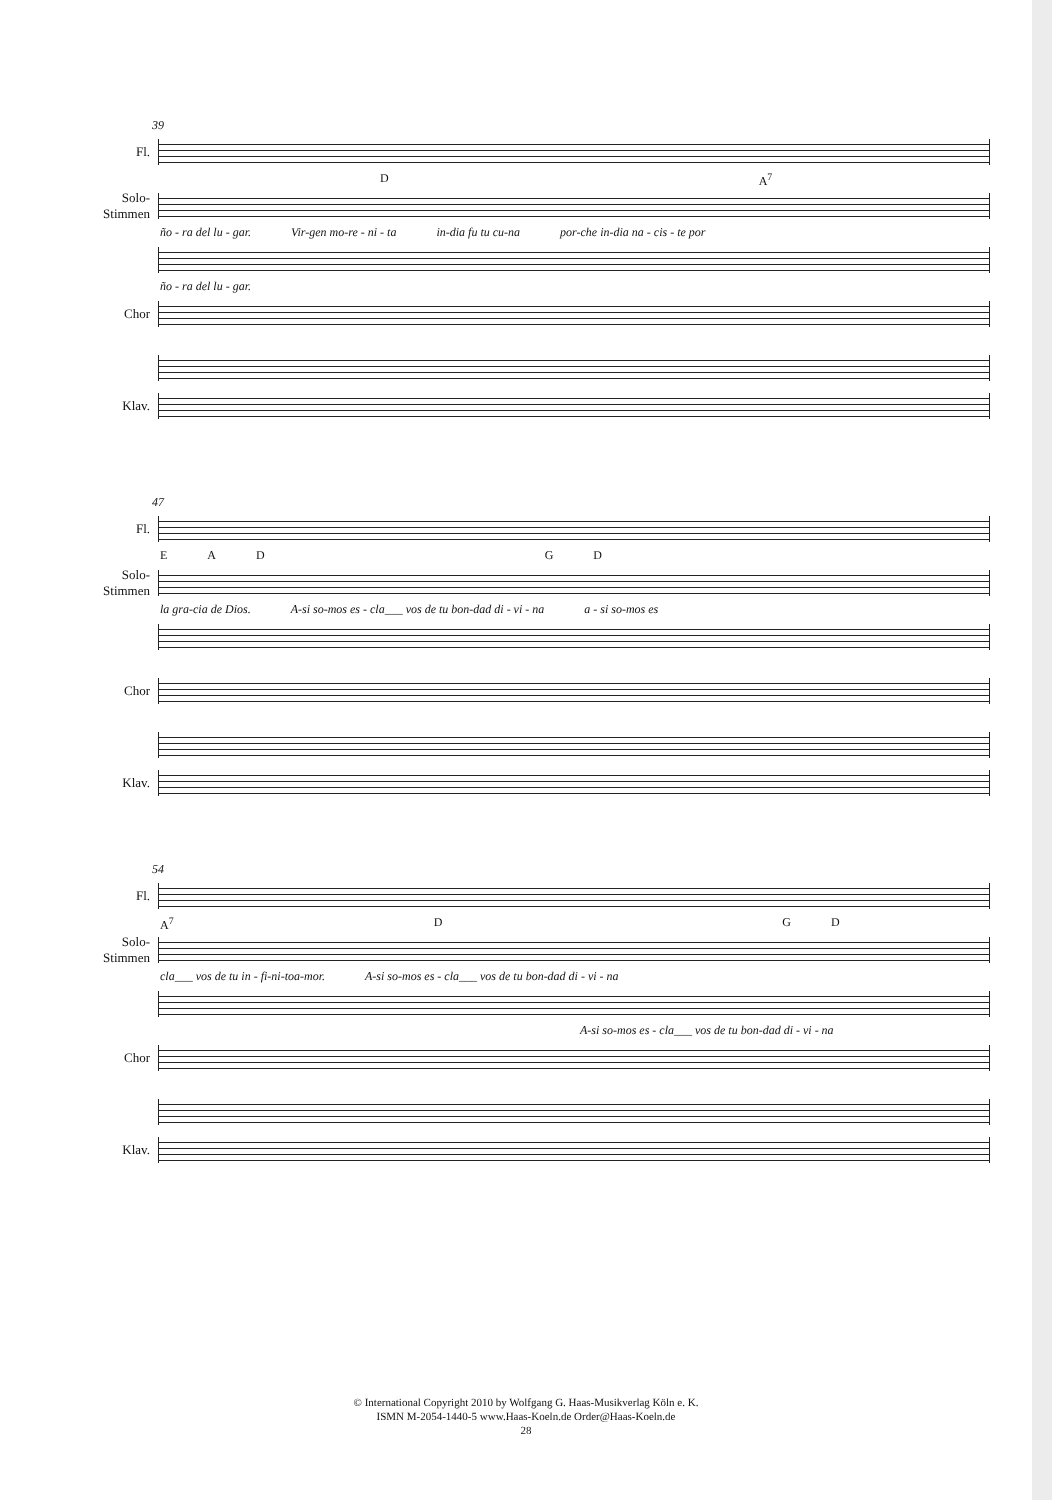39
Fl.
D A<sup>7</sup>
Solo-
Stimmen
ño - ra del lu - gar. Vir-gen mo-re - ni - ta in-dia fu tu cu-na por-che in-dia na - cis - te por
ño - ra del lu - gar.
Chor
Klav.
47
Fl.
EADGD
Solo-
Stimmen
la gra-cia de Dios. A-si so-mos es - cla___ vos de tu bon-dad di - vi - na a - si so-mos es
Chor
Klav.
54
Fl.
A<sup>7</sup> DGD
Solo-
Stimmen
cla___ vos de tu in - fi-ni-toa-mor. A-si so-mos es - cla___ vos de tu bon-dad di - vi - na
A-si so-mos es - cla___ vos de tu bon-dad di - vi - na
Chor
Klav.
© International Copyright 2010 by Wolfgang G. Haas-Musikverlag Köln e. K.
ISMN M-2054-1440-5 www.Haas-Koeln.de Order@Haas-Koeln.de
28